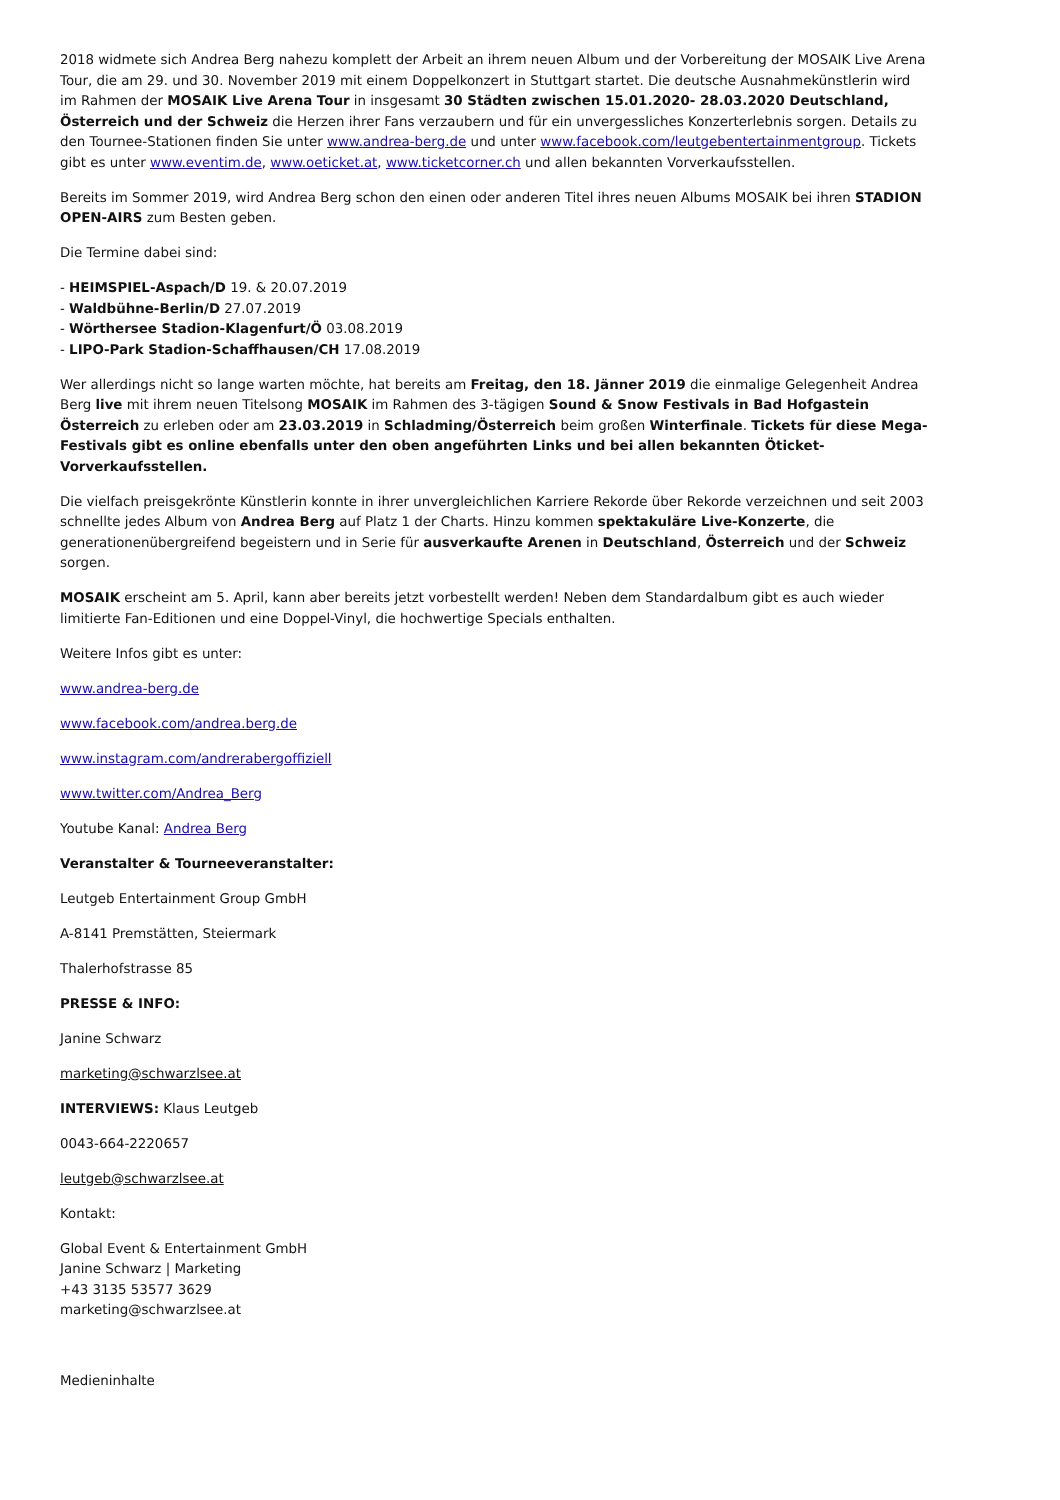2018 widmete sich Andrea Berg nahezu komplett der Arbeit an ihrem neuen Album und der Vorbereitung der MOSAIK Live Arena Tour, die am 29. und 30. November 2019 mit einem Doppelkonzert in Stuttgart startet. Die deutsche Ausnahmekünstlerin wird im Rahmen der MOSAIK Live Arena Tour in insgesamt 30 Städten zwischen 15.01.2020- 28.03.2020 Deutschland, Österreich und der Schweiz die Herzen ihrer Fans verzaubern und für ein unvergessliches Konzerterlebnis sorgen. Details zu den Tournee-Stationen finden Sie unter www.andrea-berg.de und unter www.facebook.com/leutgebentertainmentgroup. Tickets gibt es unter www.eventim.de, www.oeticket.at, www.ticketcorner.ch und allen bekannten Vorverkaufsstellen.
Bereits im Sommer 2019, wird Andrea Berg schon den einen oder anderen Titel ihres neuen Albums MOSAIK bei ihren STADION OPEN-AIRS zum Besten geben.
Die Termine dabei sind:
- HEIMSPIEL-Aspach/D 19. & 20.07.2019
- Waldbühne-Berlin/D 27.07.2019
- Wörthersee Stadion-Klagenfurt/Ö 03.08.2019
- LIPO-Park Stadion-Schaffhausen/CH 17.08.2019
Wer allerdings nicht so lange warten möchte, hat bereits am Freitag, den 18. Jänner 2019 die einmalige Gelegenheit Andrea Berg live mit ihrem neuen Titelsong MOSAIK im Rahmen des 3-tägigen Sound & Snow Festivals in Bad Hofgastein Österreich zu erleben oder am 23.03.2019 in Schladming/Österreich beim großen Winterfinale. Tickets für diese Mega-Festivals gibt es online ebenfalls unter den oben angeführten Links und bei allen bekannten Öticket-Vorverkaufsstellen.
Die vielfach preisgekrönte Künstlerin konnte in ihrer unvergleichlichen Karriere Rekorde über Rekorde verzeichnen und seit 2003 schnellte jedes Album von Andrea Berg auf Platz 1 der Charts. Hinzu kommen spektakuläre Live-Konzerte, die generationenübergreifend begeistern und in Serie für ausverkaufte Arenen in Deutschland, Österreich und der Schweiz sorgen.
MOSAIK erscheint am 5. April, kann aber bereits jetzt vorbestellt werden! Neben dem Standardalbum gibt es auch wieder limitierte Fan-Editionen und eine Doppel-Vinyl, die hochwertige Specials enthalten.
Weitere Infos gibt es unter:
www.andrea-berg.de
www.facebook.com/andrea.berg.de
www.instagram.com/andrerabergoffiziell
www.twitter.com/Andrea_Berg
Youtube Kanal: Andrea Berg
Veranstalter & Tourneeveranstalter:
Leutgeb Entertainment Group GmbH
A-8141 Premstätten, Steiermark
Thalerhofstrasse 85
PRESSE & INFO:
Janine Schwarz
marketing@schwarzlsee.at
INTERVIEWS: Klaus Leutgeb
0043-664-2220657
leutgeb@schwarzlsee.at
Kontakt:
Global Event & Entertainment GmbH
Janine Schwarz | Marketing
+43 3135 53577 3629
marketing@schwarzlsee.at
Medieninhalte